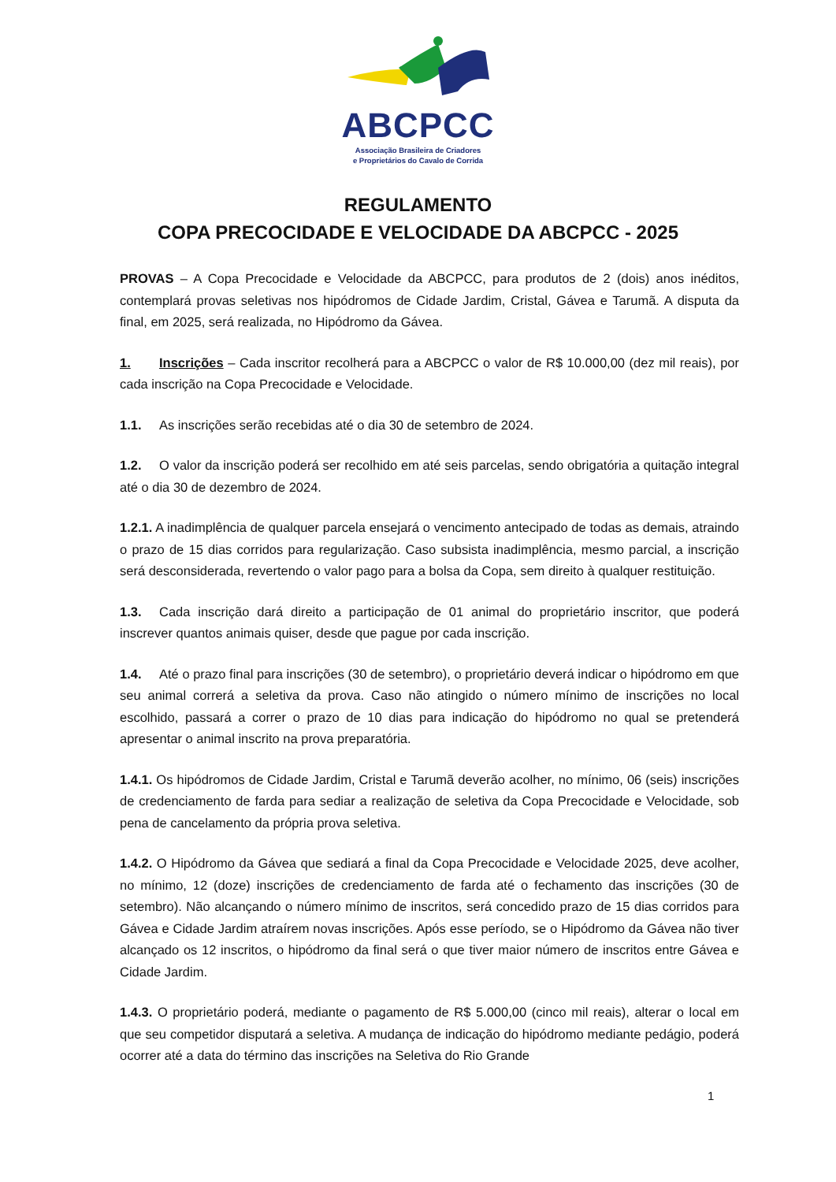ABCPCC
Associação Brasileira de Criadores
e Proprietários do Cavalo de Corrida
REGULAMENTO
COPA PRECOCIDADE E VELOCIDADE DA ABCPCC - 2025
PROVAS – A Copa Precocidade e Velocidade da ABCPCC, para produtos de 2 (dois) anos inéditos, contemplará provas seletivas nos hipódromos de Cidade Jardim, Cristal, Gávea e Tarumã. A disputa da final, em 2025, será realizada, no Hipódromo da Gávea.
1. Inscrições – Cada inscritor recolherá para a ABCPCC o valor de R$ 10.000,00 (dez mil reais), por cada inscrição na Copa Precocidade e Velocidade.
1.1. As inscrições serão recebidas até o dia 30 de setembro de 2024.
1.2. O valor da inscrição poderá ser recolhido em até seis parcelas, sendo obrigatória a quitação integral até o dia 30 de dezembro de 2024.
1.2.1. A inadimplência de qualquer parcela ensejará o vencimento antecipado de todas as demais, atraindo o prazo de 15 dias corridos para regularização. Caso subsista inadimplência, mesmo parcial, a inscrição será desconsiderada, revertendo o valor pago para a bolsa da Copa, sem direito à qualquer restituição.
1.3. Cada inscrição dará direito a participação de 01 animal do proprietário inscritor, que poderá inscrever quantos animais quiser, desde que pague por cada inscrição.
1.4. Até o prazo final para inscrições (30 de setembro), o proprietário deverá indicar o hipódromo em que seu animal correrá a seletiva da prova. Caso não atingido o número mínimo de inscrições no local escolhido, passará a correr o prazo de 10 dias para indicação do hipódromo no qual se pretenderá apresentar o animal inscrito na prova preparatória.
1.4.1. Os hipódromos de Cidade Jardim, Cristal e Tarumã deverão acolher, no mínimo, 06 (seis) inscrições de credenciamento de farda para sediar a realização de seletiva da Copa Precocidade e Velocidade, sob pena de cancelamento da própria prova seletiva.
1.4.2. O Hipódromo da Gávea que sediará a final da Copa Precocidade e Velocidade 2025, deve acolher, no mínimo, 12 (doze) inscrições de credenciamento de farda até o fechamento das inscrições (30 de setembro). Não alcançando o número mínimo de inscritos, será concedido prazo de 15 dias corridos para Gávea e Cidade Jardim atraírem novas inscrições. Após esse período, se o Hipódromo da Gávea não tiver alcançado os 12 inscritos, o hipódromo da final será o que tiver maior número de inscritos entre Gávea e Cidade Jardim.
1.4.3. O proprietário poderá, mediante o pagamento de R$ 5.000,00 (cinco mil reais), alterar o local em que seu competidor disputará a seletiva. A mudança de indicação do hipódromo mediante pedágio, poderá ocorrer até a data do término das inscrições na Seletiva do Rio Grande
1